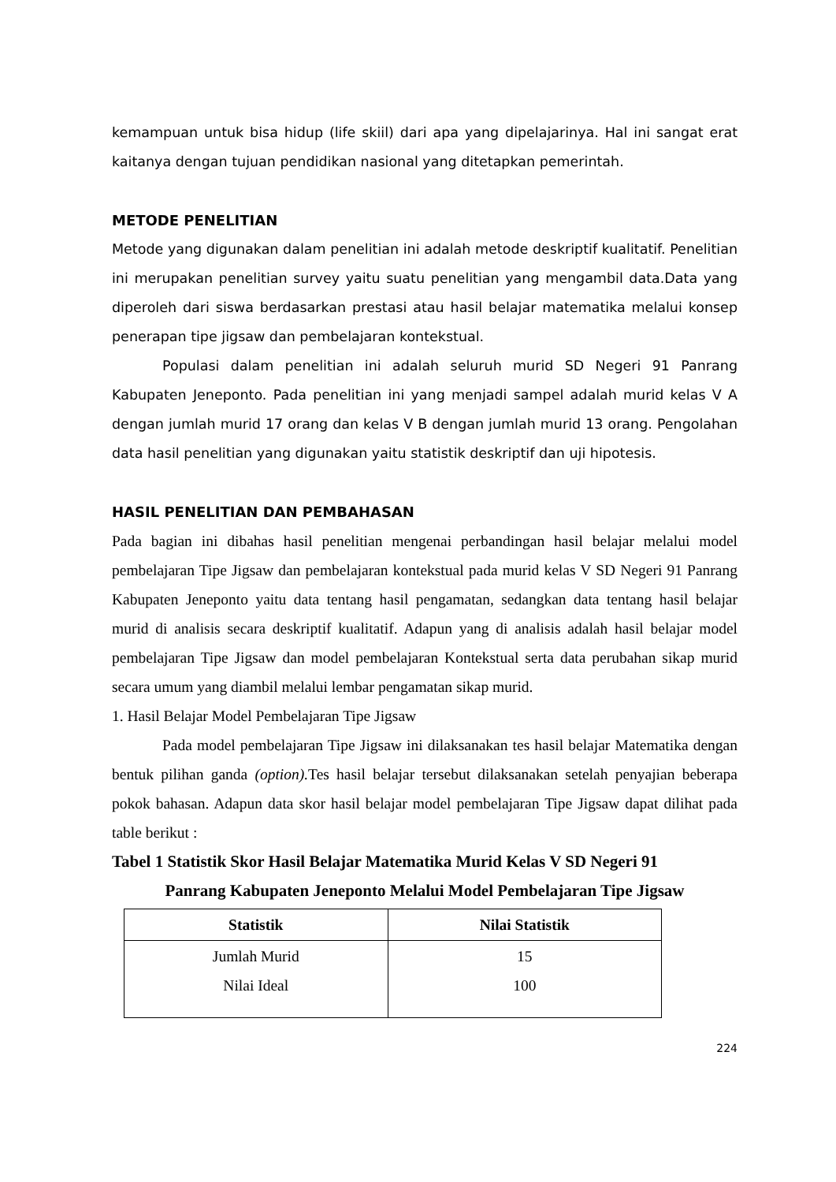kemampuan untuk bisa hidup (life skiil) dari apa yang dipelajarinya. Hal ini sangat erat kaitanya dengan tujuan pendidikan nasional yang ditetapkan pemerintah.
METODE PENELITIAN
Metode yang digunakan dalam penelitian ini adalah metode deskriptif kualitatif. Penelitian ini merupakan penelitian survey yaitu suatu penelitian yang mengambil data.Data yang diperoleh dari siswa berdasarkan prestasi atau hasil belajar matematika melalui konsep penerapan tipe jigsaw dan pembelajaran kontekstual.
Populasi dalam penelitian ini adalah seluruh murid SD Negeri 91 Panrang Kabupaten Jeneponto. Pada penelitian ini yang menjadi sampel adalah murid kelas V A dengan jumlah murid 17 orang dan kelas V B dengan jumlah murid 13 orang. Pengolahan data hasil penelitian yang digunakan yaitu statistik deskriptif dan uji hipotesis.
HASIL PENELITIAN DAN PEMBAHASAN
Pada bagian ini dibahas hasil penelitian mengenai perbandingan hasil belajar melalui model pembelajaran Tipe Jigsaw dan pembelajaran kontekstual pada murid kelas V SD Negeri 91 Panrang Kabupaten Jeneponto yaitu data tentang hasil pengamatan, sedangkan data tentang hasil belajar murid di analisis secara deskriptif kualitatif. Adapun yang di analisis adalah hasil belajar model pembelajaran Tipe Jigsaw dan model pembelajaran Kontekstual serta data perubahan sikap murid secara umum yang diambil melalui lembar pengamatan sikap murid.
1. Hasil Belajar Model Pembelajaran Tipe Jigsaw
Pada model pembelajaran Tipe Jigsaw ini dilaksanakan tes hasil belajar Matematika dengan bentuk pilihan ganda (option). Tes hasil belajar tersebut dilaksanakan setelah penyajian beberapa pokok bahasan. Adapun data skor hasil belajar model pembelajaran Tipe Jigsaw dapat dilihat pada table berikut :
Tabel 1 Statistik Skor Hasil Belajar Matematika Murid Kelas V SD Negeri 91
Panrang Kabupaten Jeneponto Melalui Model Pembelajaran Tipe Jigsaw
| Statistik | Nilai Statistik |
| --- | --- |
| Jumlah Murid Nilai Ideal | 15 100 |
224